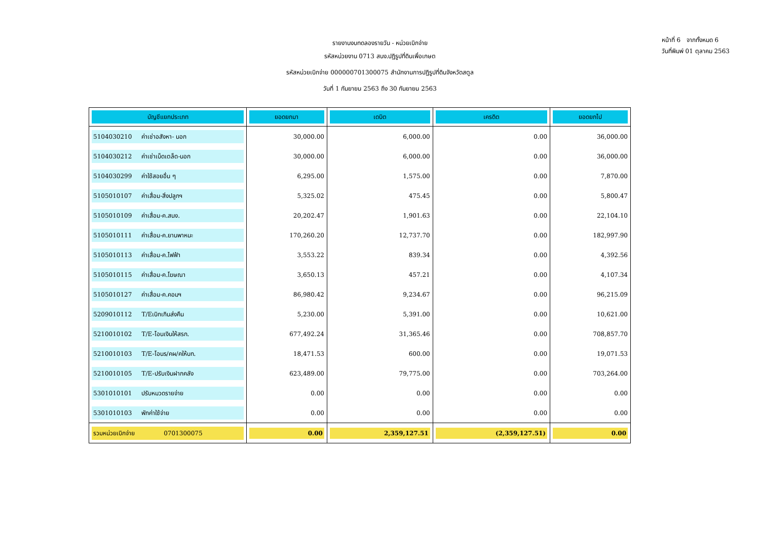หน้าที่ 6 จากทั้งหมด 6
วันที่พิมพ์ 01 ตุลาคม 2563
รายงานงบทดลองรายวัน - หน่วยเบิกจ่าย
รหัสหน่วยงาน 0713 สนง.ปฏิรูปที่ดินเพื่อเกษต
รหัสหน่วยเบิกจ่าย 000000701300075 สำนักงานการปฏิรูปที่ดินจังหวัดสตูล
วันที่ 1 กันยายน 2563 ถึง 30 กันยายน 2563
| บัญชีแยกประเภท | ยอดยกมา | เดบิต | เครดิต | ยอดยกไป |
| --- | --- | --- | --- | --- |
| 5104030210 ค่าเช่าอสังหา- นอก | 30,000.00 | 6,000.00 | 0.00 | 36,000.00 |
| 5104030212 ค่าเช่าเบ็ดเตล็ด-นอก | 30,000.00 | 6,000.00 | 0.00 | 36,000.00 |
| 5104030299 ค่าใช้สอยอื่น ๆ | 6,295.00 | 1,575.00 | 0.00 | 7,870.00 |
| 5105010107 ค่าเสื่อม-สิ่งปลูกฯ | 5,325.02 | 475.45 | 0.00 | 5,800.47 |
| 5105010109 ค่าเสื่อม-ค.สนง. | 20,202.47 | 1,901.63 | 0.00 | 22,104.10 |
| 5105010111 ค่าเสื่อม-ค.ยานพาหนะ | 170,260.20 | 12,737.70 | 0.00 | 182,997.90 |
| 5105010113 ค่าเสื่อม-ค.ไฟฟ้า | 3,553.22 | 839.34 | 0.00 | 4,392.56 |
| 5105010115 ค่าเสื่อม-ค.โฆษณา | 3,650.13 | 457.21 | 0.00 | 4,107.34 |
| 5105010127 ค่าเสื่อม-ค.คอมฯ | 86,980.42 | 9,234.67 | 0.00 | 96,215.09 |
| 5209010112 T/Eเบิกเกินส่งคืน | 5,230.00 | 5,391.00 | 0.00 | 10,621.00 |
| 5210010102 T/E-โอนเงินให้สรก. | 677,492.24 | 31,365.46 | 0.00 | 708,857.70 |
| 5210010103 T/E-โอนร/คผ/คให้บก. | 18,471.53 | 600.00 | 0.00 | 19,071.53 |
| 5210010105 T/E-ปรับเงินฝากคลัง | 623,489.00 | 79,775.00 | 0.00 | 703,264.00 |
| 5301010101 ปรับหมวดรายจ่าย | 0.00 | 0.00 | 0.00 | 0.00 |
| 5301010103 พักค่าใช้จ่าย | 0.00 | 0.00 | 0.00 | 0.00 |
| รวมหน่วยเบิกจ่าย 0701300075 | 0.00 | 2,359,127.51 | (2,359,127.51) | 0.00 |